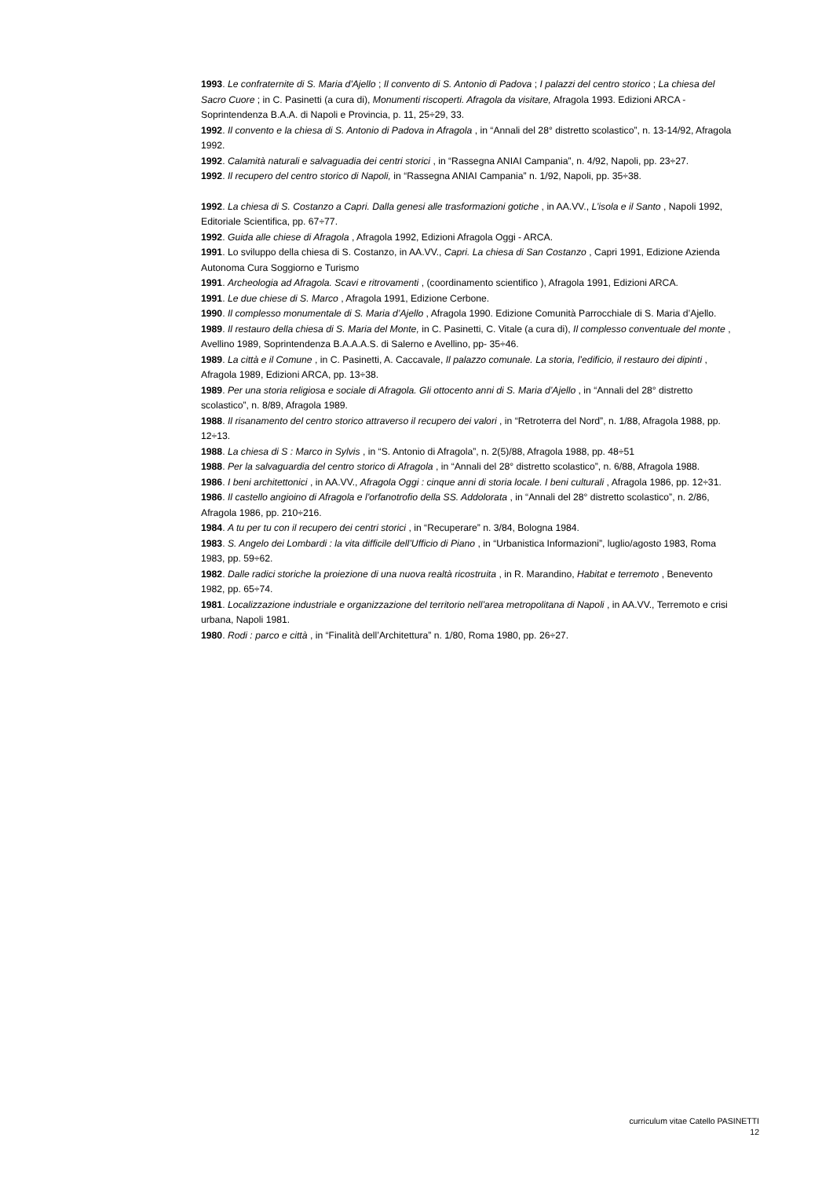1993. Le confraternite di S. Maria d'Ajello ; Il convento di S. Antonio di Padova ; I palazzi del centro storico ; La chiesa del Sacro Cuore ; in C. Pasinetti (a cura di), Monumenti riscoperti. Afragola da visitare, Afragola 1993. Edizioni ARCA - Soprintendenza B.A.A. di Napoli e Provincia, p. 11, 25÷29, 33.
1992. Il convento e la chiesa di S. Antonio di Padova in Afragola , in “Annali del 28° distretto scolastico”, n. 13-14/92, Afragola 1992.
1992. Calamità naturali e salvaguadia dei centri storici , in “Rassegna ANIAI Campania”, n. 4/92, Napoli, pp. 23÷27.
1992. Il recupero del centro storico di Napoli, in “Rassegna ANIAI Campania” n. 1/92, Napoli, pp. 35÷38.
1992. La chiesa di S. Costanzo a Capri. Dalla genesi alle trasformazioni gotiche , in AA.VV., L’isola e il Santo , Napoli 1992, Editoriale Scientifica, pp. 67÷77.
1992. Guida alle chiese di Afragola , Afragola 1992, Edizioni Afragola Oggi - ARCA.
1991. Lo sviluppo della chiesa di S. Costanzo, in AA.VV., Capri. La chiesa di San Costanzo , Capri 1991, Edizione Azienda Autonoma Cura Soggiorno e Turismo
1991. Archeologia ad Afragola. Scavi e ritrovamenti , (coordinamento scientifico ), Afragola 1991, Edizioni ARCA.
1991. Le due chiese di S. Marco , Afragola 1991, Edizione Cerbone.
1990. Il complesso monumentale di S. Maria d’Ajello , Afragola 1990. Edizione Comunità Parrocchiale di S. Maria d’Ajello.
1989. Il restauro della chiesa di S. Maria del Monte, in C. Pasinetti, C. Vitale (a cura di), Il complesso conventuale del monte , Avellino 1989, Soprintendenza B.A.A.A.S. di Salerno e Avellino, pp- 35÷46.
1989. La città e il Comune , in C. Pasinetti, A. Caccavale, Il palazzo comunale. La storia, l’edificio, il restauro dei dipinti , Afragola 1989, Edizioni ARCA, pp. 13÷38.
1989. Per una storia religiosa e sociale di Afragola. Gli ottocento anni di S. Maria d’Ajello , in “Annali del 28° distretto scolastico”, n. 8/89, Afragola 1989.
1988. Il risanamento del centro storico attraverso il recupero dei valori , in “Retroterra del Nord”, n. 1/88, Afragola 1988, pp. 12÷13.
1988. La chiesa di S : Marco in Sylvis , in “S. Antonio di Afragola”, n. 2(5)/88, Afragola 1988, pp. 48÷51
1988. Per la salvaguardia del centro storico di Afragola , in “Annali del 28° distretto scolastico”, n. 6/88, Afragola 1988.
1986. I beni architettonici , in AA.VV., Afragola Oggi : cinque anni di storia locale. I beni culturali , Afragola 1986, pp. 12÷31.
1986. Il castello angioino di Afragola e l’orfanotrofio della SS. Addolorata , in “Annali del 28° distretto scolastico”, n. 2/86, Afragola 1986, pp. 210÷216.
1984. A tu per tu con il recupero dei centri storici , in “Recuperare” n. 3/84, Bologna 1984.
1983. S. Angelo dei Lombardi : la vita difficile dell’Ufficio di Piano , in “Urbanistica Informazioni”, luglio/agosto 1983, Roma 1983, pp. 59÷62.
1982. Dalle radici storiche la proiezione di una nuova realtà ricostruita , in R. Marandino, Habitat e terremoto , Benevento 1982, pp. 65÷74.
1981. Localizzazione industriale e organizzazione del territorio nell’area metropolitana di Napoli , in AA.VV., Terremoto e crisi urbana, Napoli 1981.
1980. Rodi : parco e città , in “Finalità dell’Architettura” n. 1/80, Roma 1980, pp. 26÷27.
curriculum vitae Catello PASINETTI
12